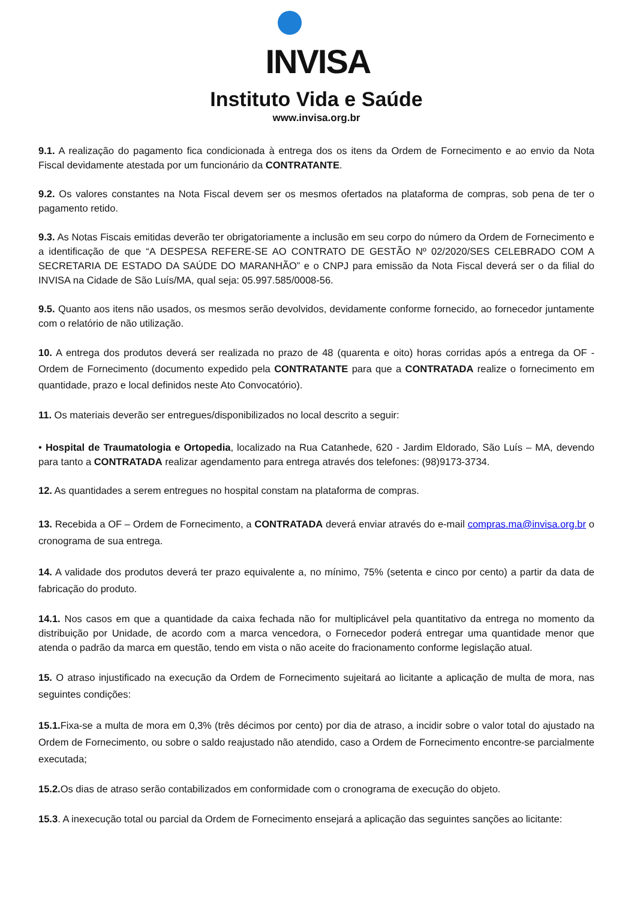INVISA
Instituto Vida e Saúde
www.invisa.org.br
9.1. A realização do pagamento fica condicionada à entrega dos os itens da Ordem de Fornecimento e ao envio da Nota Fiscal devidamente atestada por um funcionário da CONTRATANTE.
9.2. Os valores constantes na Nota Fiscal devem ser os mesmos ofertados na plataforma de compras, sob pena de ter o pagamento retido.
9.3. As Notas Fiscais emitidas deverão ter obrigatoriamente a inclusão em seu corpo do número da Ordem de Fornecimento e a identificação de que “A DESPESA REFERE-SE AO CONTRATO DE GESTÃO Nº 02/2020/SES CELEBRADO COM A SECRETARIA DE ESTADO DA SAÚDE DO MARANHÃO” e o CNPJ para emissão da Nota Fiscal deverá ser o da filial do INVISA na Cidade de São Luís/MA, qual seja: 05.997.585/0008-56.
9.5. Quanto aos itens não usados, os mesmos serão devolvidos, devidamente conforme fornecido, ao fornecedor juntamente com o relatório de não utilização.
10. A entrega dos produtos deverá ser realizada no prazo de 48 (quarenta e oito) horas corridas após a entrega da OF - Ordem de Fornecimento (documento expedido pela CONTRATANTE para que a CONTRATADA realize o fornecimento em quantidade, prazo e local definidos neste Ato Convocatório).
11. Os materiais deverão ser entregues/disponibilizados no local descrito a seguir:
• Hospital de Traumatologia e Ortopedia, localizado na Rua Catanhede, 620 - Jardim Eldorado, São Luís – MA, devendo para tanto a CONTRATADA realizar agendamento para entrega através dos telefones: (98)9173-3734.
12. As quantidades a serem entregues no hospital constam na plataforma de compras.
13. Recebida a OF – Ordem de Fornecimento, a CONTRATADA deverá enviar através do e-mail compras.ma@invisa.org.br o cronograma de sua entrega.
14. A validade dos produtos deverá ter prazo equivalente a, no mínimo, 75% (setenta e cinco por cento) a partir da data de fabricação do produto.
14.1. Nos casos em que a quantidade da caixa fechada não for multiplicável pela quantitativo da entrega no momento da distribuição por Unidade, de acordo com a marca vencedora, o Fornecedor poderá entregar uma quantidade menor que atenda o padrão da marca em questão, tendo em vista o não aceite do fracionamento conforme legislação atual.
15. O atraso injustificado na execução da Ordem de Fornecimento sujeitará ao licitante a aplicação de multa de mora, nas seguintes condições:
15.1. Fixa-se a multa de mora em 0,3% (três décimos por cento) por dia de atraso, a incidir sobre o valor total do ajustado na Ordem de Fornecimento, ou sobre o saldo reajustado não atendido, caso a Ordem de Fornecimento encontre-se parcialmente executada;
15.2. Os dias de atraso serão contabilizados em conformidade com o cronograma de execução do objeto.
15.3. A inexecução total ou parcial da Ordem de Fornecimento ensejará a aplicação das seguintes sanções ao licitante: